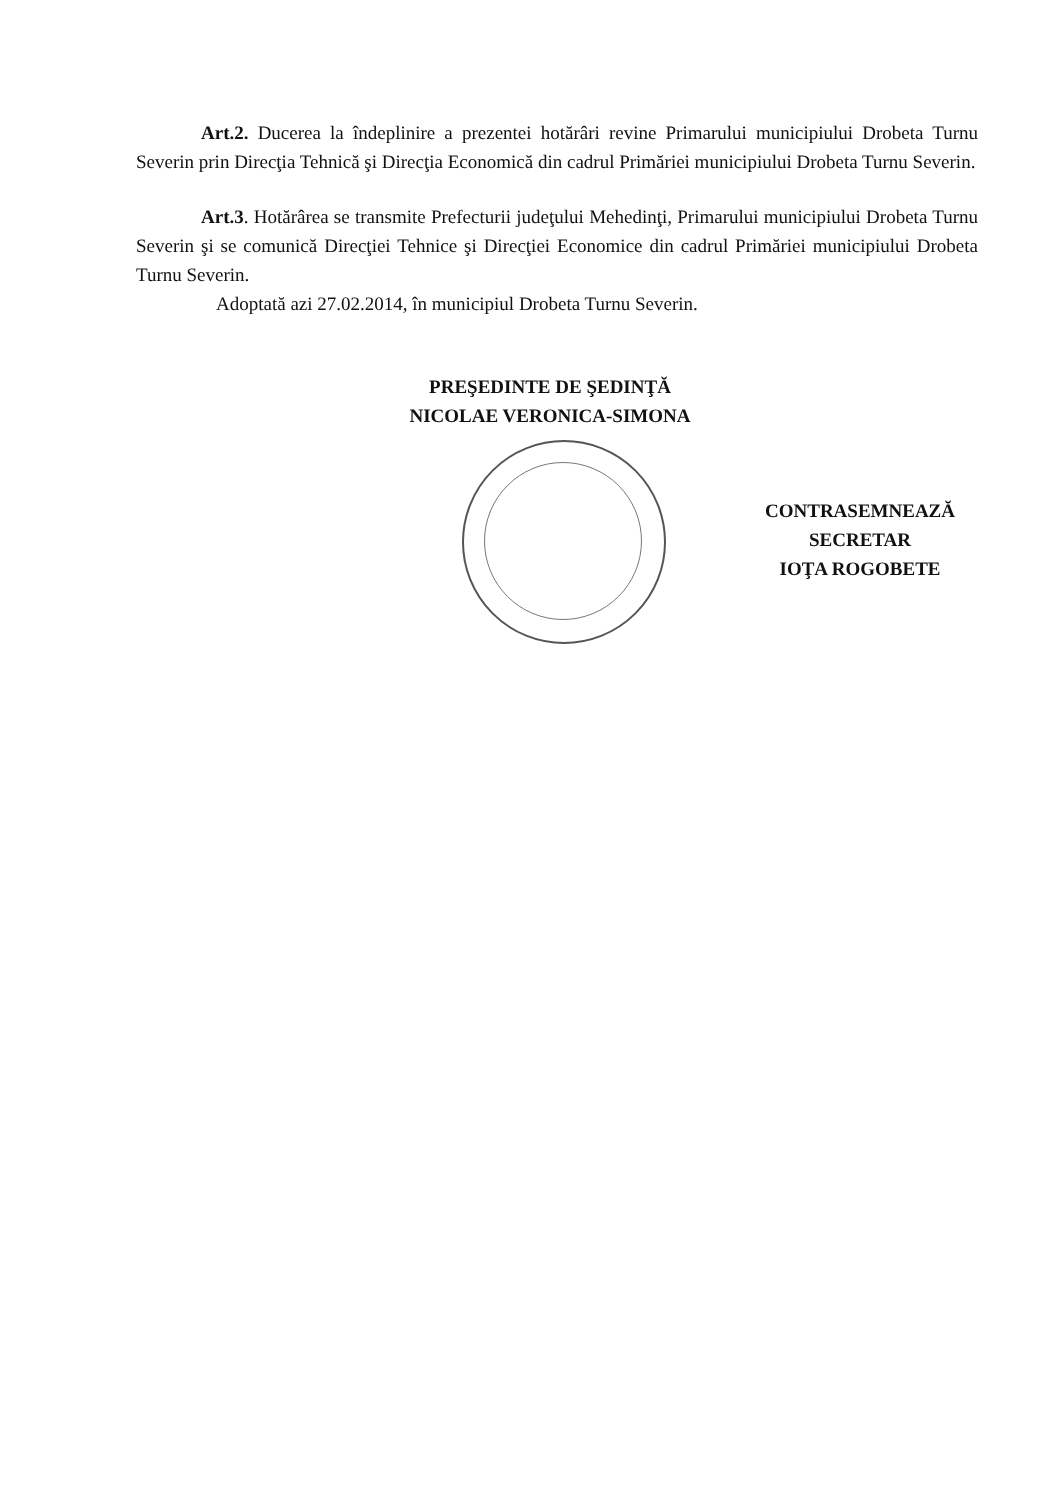Art.2. Ducerea la îndeplinire a prezentei hotărâri revine Primarului municipiului Drobeta Turnu Severin prin Direcţia Tehnică şi Direcţia Economică din cadrul Primăriei municipiului Drobeta Turnu Severin.
Art.3. Hotărârea se transmite Prefecturii judeţului Mehedinţi, Primarului municipiului Drobeta Turnu Severin şi se comunică Direcţiei Tehnice şi Direcţiei Economice din cadrul Primăriei municipiului Drobeta Turnu Severin.
Adoptată azi 27.02.2014, în municipiul Drobeta Turnu Severin.
PREŞEDINTE DE ŞEDINŢĂ
NICOLAE VERONICA-SIMONA
CONTRASEMNEAZĂ
SECRETAR
IOŢA ROGOBETE